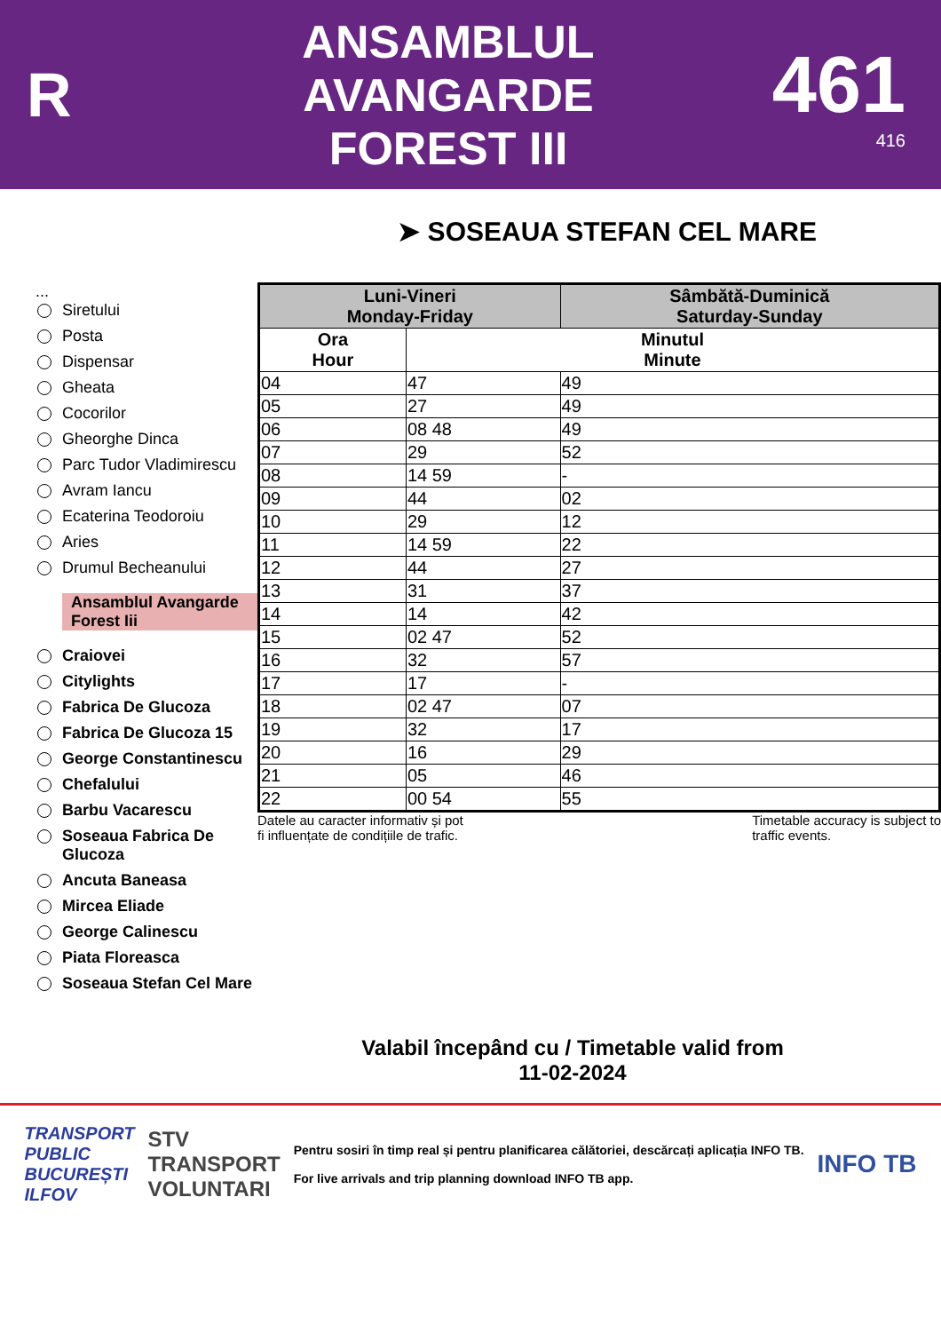R
ANSAMBLUL
AVANGARDE
FOREST III
461
416
➤ SOSEAUA STEFAN CEL MARE
...
Siretului
Posta
Dispensar
Gheata
Cocorilor
Gheorghe Dinca
Parc Tudor Vladimirescu
Avram Iancu
Ecaterina Teodoroiu
Aries
Drumul Becheanului
Ansamblul Avangarde Forest Iii
Craiovei
Citylights
Fabrica De Glucoza
Fabrica De Glucoza 15
George Constantinescu
Chefalului
Barbu Vacarescu
Soseaua Fabrica De Glucoza
Ancuta Baneasa
Mircea Eliade
George Calinescu
Piata Floreasca
Soseaua Stefan Cel Mare
| Luni-Vineri Monday-Friday | | Sâmbătă-Duminică Saturday-Sunday |
| --- | --- | --- |
| Ora Hour | Minutul Minute | |
| 04 | 47 | 49 |
| 05 | 27 | 49 |
| 06 | 08 48 | 49 |
| 07 | 29 | 52 |
| 08 | 14 59 | - |
| 09 | 44 | 02 |
| 10 | 29 | 12 |
| 11 | 14 59 | 22 |
| 12 | 44 | 27 |
| 13 | 31 | 37 |
| 14 | 14 | 42 |
| 15 | 02 47 | 52 |
| 16 | 32 | 57 |
| 17 | 17 | - |
| 18 | 02 47 | 07 |
| 19 | 32 | 17 |
| 20 | 16 | 29 |
| 21 | 05 | 46 |
| 22 | 00 54 | 55 |
Datele au caracter informativ și pot
fi influențate de condițiile de trafic. Timetable accuracy is subject to
traffic events.
Valabil începând cu / Timetable valid from
11-02-2024
TRANSPORT
PUBLIC
BUCUREȘTI
ILFOV STV
TRANSPORT
VOLUNTARI Pentru sosiri în timp real și pentru planificarea călătoriei, descărcați aplicația INFO TB.
For live arrivals and trip planning download INFO TB app. INFO TB